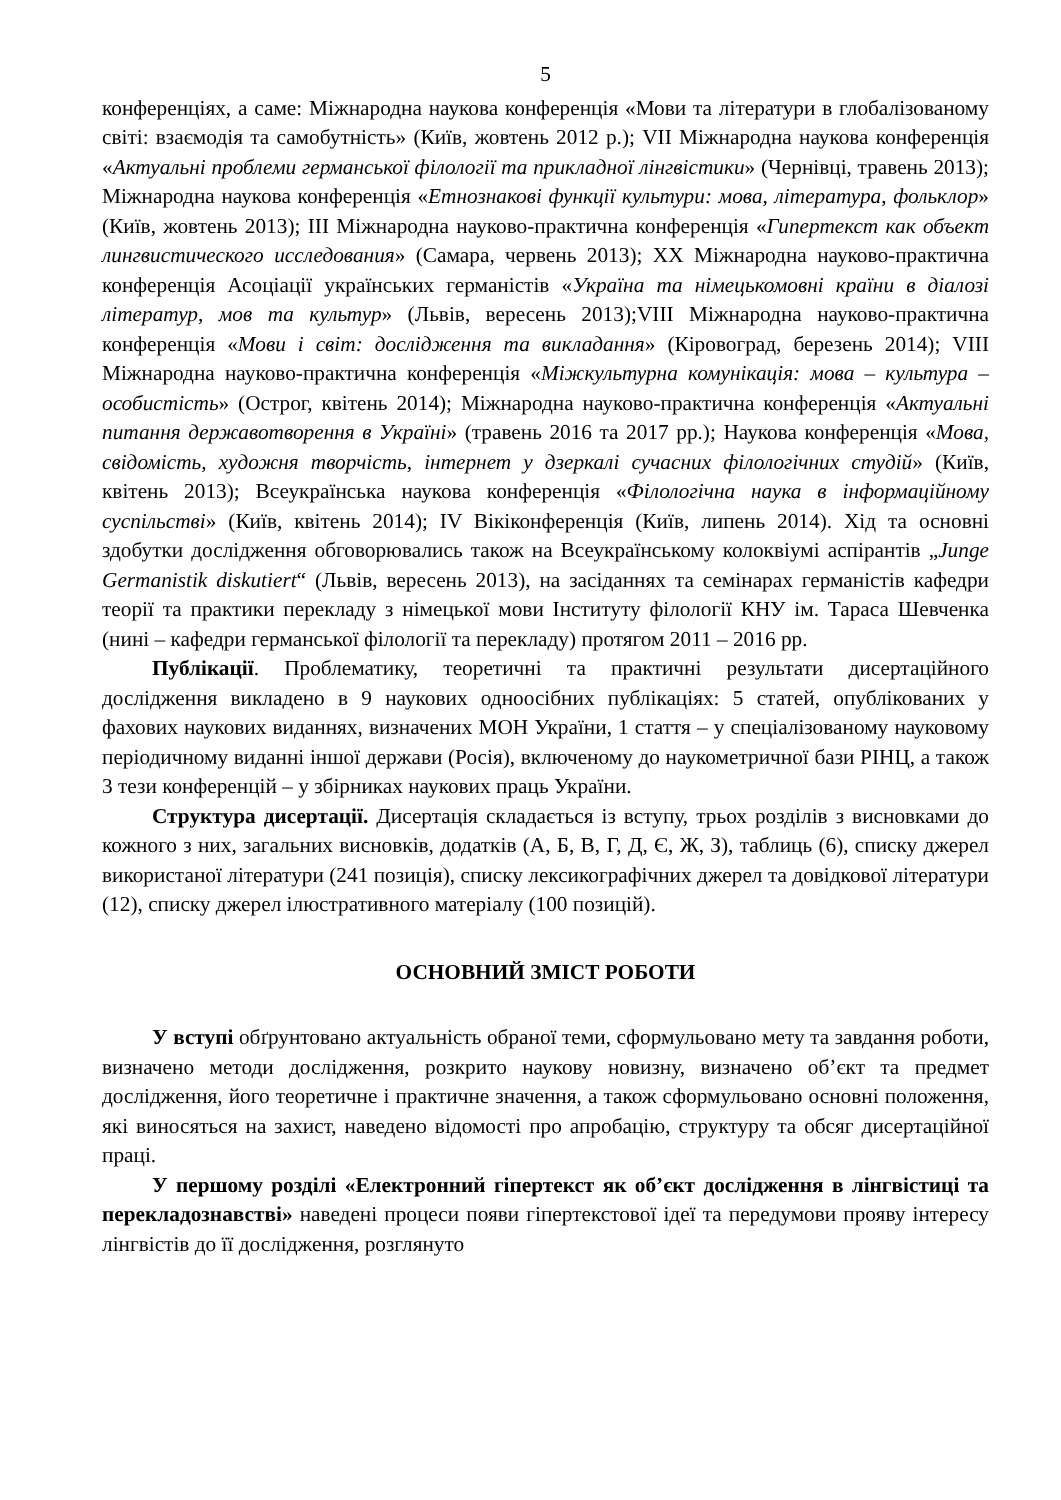5
конференціях, а саме: Міжнародна наукова конференція «Мови та літератури в глобалізованому світі: взаємодія та самобутність» (Київ, жовтень 2012 р.); VII Міжнародна наукова конференція «Актуальні проблеми германської філології та прикладної лінгвістики» (Чернівці, травень 2013); Міжнародна наукова конференція «Етнознакові функції культури: мова, література, фольклор» (Київ, жовтень 2013); III Міжнародна науково-практична конференція «Гипертекст как объект лингвистического исследования» (Самара, червень 2013); XX Міжнародна науково-практична конференція Асоціації українських германістів «Україна та німецькомовні країни в діалозі літератур, мов та культур» (Львів, вересень 2013);VIII Міжнародна науково-практична конференція «Мови і світ: дослідження та викладання» (Кіровоград, березень 2014); VIII Міжнародна науково-практична конференція «Міжкультурна комунікація: мова – культура – особистість» (Острог, квітень 2014); Міжнародна науково-практична конференція «Актуальні питання державотворення в Україні» (травень 2016 та 2017 рр.); Наукова конференція «Мова, свідомість, художня творчість, інтернет у дзеркалі сучасних філологічних студій» (Київ, квітень 2013); Всеукраїнська наукова конференція «Філологічна наука в інформаційному суспільстві» (Київ, квітень 2014); IV Вікіконференція (Київ, липень 2014). Хід та основні здобутки дослідження обговорювались також на Всеукраїнському колоквіумі аспірантів „Junge Germanistik diskutiert“ (Львів, вересень 2013), на засіданнях та семінарах германістів кафедри теорії та практики перекладу з німецької мови Інституту філології КНУ ім. Тараса Шевченка (нині – кафедри германської філології та перекладу) протягом 2011 – 2016 рр.
Публікації. Проблематику, теоретичні та практичні результати дисертаційного дослідження викладено в 9 наукових одноосібних публікаціях: 5 статей, опублікованих у фахових наукових виданнях, визначених МОН України, 1 стаття – у спеціалізованому науковому періодичному виданні іншої держави (Росія), включеному до наукометричної бази РІНЦ, а також 3 тези конференцій – у збірниках наукових праць України.
Структура дисертації. Дисертація складається із вступу, трьох розділів з висновками до кожного з них, загальних висновків, додатків (А, Б, В, Г, Д, Є, Ж, З), таблиць (6), списку джерел використаної літератури (241 позиція), списку лексикографічних джерел та довідкової літератури (12), списку джерел ілюстративного матеріалу (100 позицій).
ОСНОВНИЙ ЗМІСТ РОБОТИ
У вступі обґрунтовано актуальність обраної теми, сформульовано мету та завдання роботи, визначено методи дослідження, розкрито наукову новизну, визначено об’єкт та предмет дослідження, його теоретичне і практичне значення, а також сформульовано основні положення, які виносяться на захист, наведено відомості про апробацію, структуру та обсяг дисертаційної праці.
У першому розділі «Електронний гіпертекст як об’єкт дослідження в лінгвістиці та перекладознавстві» наведені процеси появи гіпертекстової ідеї та передумови прояву інтересу лінгвістів до її дослідження, розглянуто